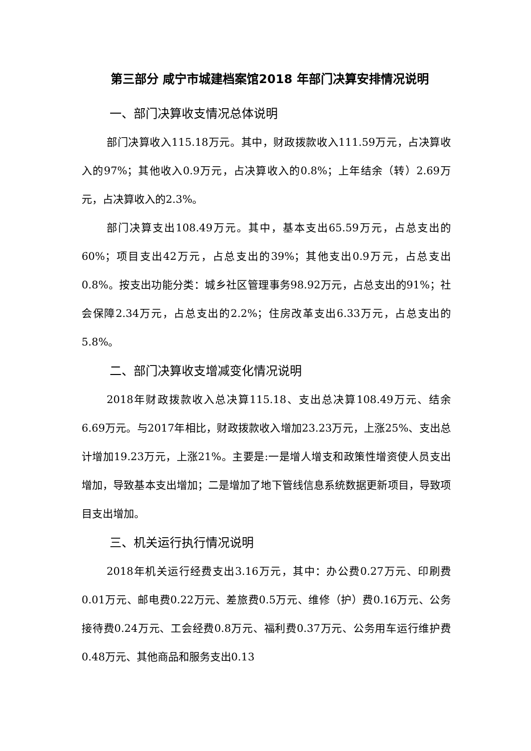第三部分 咸宁市城建档案馆2018 年部门决算安排情况说明
一、部门决算收支情况总体说明
部门决算收入115.18万元。其中，财政拨款收入111.59万元，占决算收入的97%；其他收入0.9万元，占决算收入的0.8%；上年结余（转）2.69万元，占决算收入的2.3%。
部门决算支出108.49万元。其中，基本支出65.59万元，占总支出的60%；项目支出42万元，占总支出的39%；其他支出0.9万元，占总支出0.8%。按支出功能分类：城乡社区管理事务98.92万元，占总支出的91%；社会保障2.34万元，占总支出的2.2%；住房改革支出6.33万元，占总支出的5.8%。
二、部门决算收支增减变化情况说明
2018年财政拨款收入总决算115.18、支出总决算108.49万元、结余6.69万元。与2017年相比，财政拨款收入增加23.23万元，上涨25%、支出总计增加19.23万元，上涨21%。主要是:一是增人增支和政策性增资使人员支出增加，导致基本支出增加；二是增加了地下管线信息系统数据更新项目，导致项目支出增加。
三、机关运行执行情况说明
2018年机关运行经费支出3.16万元，其中：办公费0.27万元、印刷费0.01万元、邮电费0.22万元、差旅费0.5万元、维修（护）费0.16万元、公务接待费0.24万元、工会经费0.8万元、福利费0.37万元、公务用车运行维护费0.48万元、其他商品和服务支出0.13